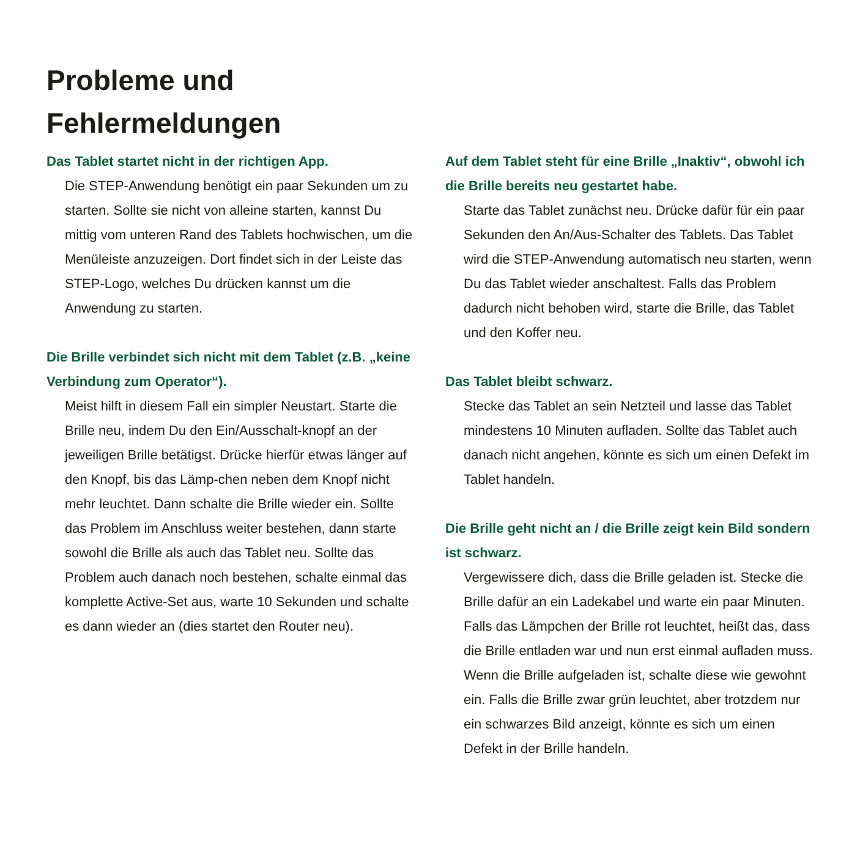Probleme und
Fehlermeldungen
Das Tablet startet nicht in der richtigen App.
Die STEP-Anwendung benötigt ein paar Sekunden um zu starten. Sollte sie nicht von alleine starten, kannst Du mittig vom unteren Rand des Tablets hochwischen, um die Menüleiste anzuzeigen. Dort findet sich in der Leiste das STEP-Logo, welches Du drücken kannst um die Anwendung zu starten.
Die Brille verbindet sich nicht mit dem Tablet (z.B. „keine Verbindung zum Operator“).
Meist hilft in diesem Fall ein simpler Neustart. Starte die Brille neu, indem Du den Ein/Ausschalt-knopf an der jeweiligen Brille betätigst. Drücke hierfür etwas länger auf den Knopf, bis das Lämp-chen neben dem Knopf nicht mehr leuchtet. Dann schalte die Brille wieder ein. Sollte das Problem im Anschluss weiter bestehen, dann starte sowohl die Brille als auch das Tablet neu. Sollte das Problem auch danach noch bestehen, schalte einmal das komplette Active-Set aus, warte 10 Sekunden und schalte es dann wieder an (dies startet den Router neu).
Auf dem Tablet steht für eine Brille „Inaktiv“, obwohl ich die Brille bereits neu gestartet habe.
Starte das Tablet zunächst neu. Drücke dafür für ein paar Sekunden den An/Aus-Schalter des Tablets. Das Tablet wird die STEP-Anwendung automatisch neu starten, wenn Du das Tablet wieder anschaltest. Falls das Problem dadurch nicht behoben wird, starte die Brille, das Tablet und den Koffer neu.
Das Tablet bleibt schwarz.
Stecke das Tablet an sein Netzteil und lasse das Tablet mindestens 10 Minuten aufladen. Sollte das Tablet auch danach nicht angehen, könnte es sich um einen Defekt im Tablet handeln.
Die Brille geht nicht an / die Brille zeigt kein Bild sondern ist schwarz.
Vergewissere dich, dass die Brille geladen ist. Stecke die Brille dafür an ein Ladekabel und warte ein paar Minuten. Falls das Lämpchen der Brille rot leuchtet, heißt das, dass die Brille entladen war und nun erst einmal aufladen muss. Wenn die Brille aufgeladen ist, schalte diese wie gewohnt ein. Falls die Brille zwar grün leuchtet, aber trotzdem nur ein schwarzes Bild anzeigt, könnte es sich um einen Defekt in der Brille handeln.